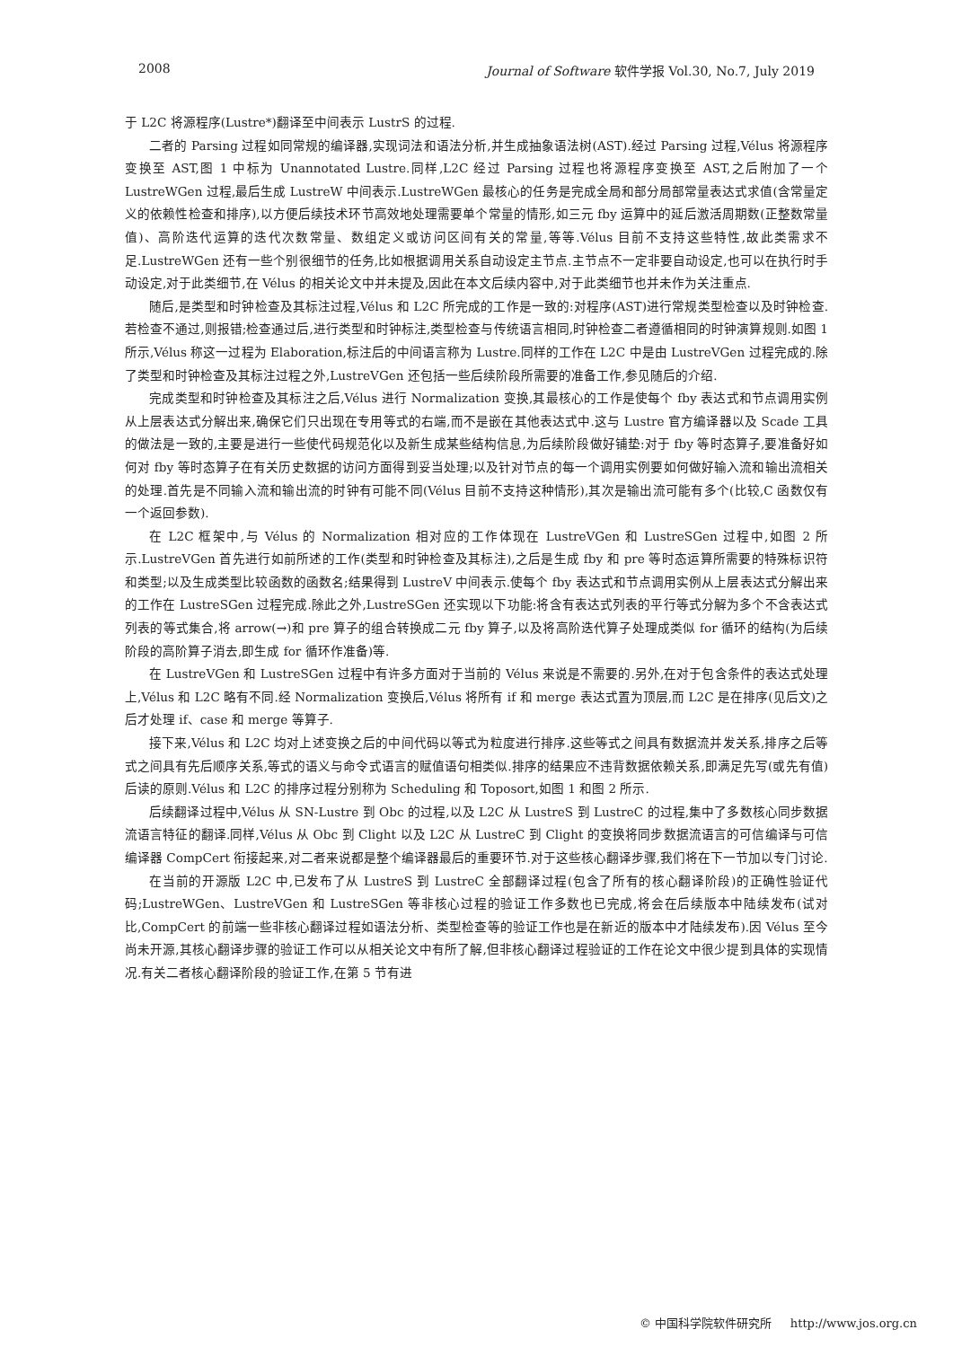2008 Journal of Software 软件学报 Vol.30, No.7, July 2019
于 L2C 将源程序(Lustre*)翻译至中间表示 LustrS 的过程.
二者的 Parsing 过程如同常规的编译器,实现词法和语法分析,并生成抽象语法树(AST).经过 Parsing 过程,Vélus 将源程序变换至 AST,图 1 中标为 Unannotated Lustre.同样,L2C 经过 Parsing 过程也将源程序变换至 AST,之后附加了一个 LustreWGen 过程,最后生成 LustreW 中间表示.LustreWGen 最核心的任务是完成全局和部分局部常量表达式求值(含常量定义的依赖性检查和排序),以方便后续技术环节高效地处理需要单个常量的情形,如三元 fby 运算中的延后激活周期数(正整数常量值)、高阶迭代运算的迭代次数常量、数组定义或访问区间有关的常量,等等.Vélus 目前不支持这些特性,故此类需求不足.LustreWGen 还有一些个别很细节的任务,比如根据调用关系自动设定主节点.主节点不一定非要自动设定,也可以在执行时手动设定,对于此类细节,在 Vélus 的相关论文中并未提及,因此在本文后续内容中,对于此类细节也并未作为关注重点.
随后,是类型和时钟检查及其标注过程,Vélus 和 L2C 所完成的工作是一致的:对程序(AST)进行常规类型检查以及时钟检查.若检查不通过,则报错;检查通过后,进行类型和时钟标注,类型检查与传统语言相同,时钟检查二者遵循相同的时钟演算规则.如图 1 所示,Vélus 称这一过程为 Elaboration,标注后的中间语言称为 Lustre.同样的工作在 L2C 中是由 LustreVGen 过程完成的.除了类型和时钟检查及其标注过程之外,LustreVGen 还包括一些后续阶段所需要的准备工作,参见随后的介绍.
完成类型和时钟检查及其标注之后,Vélus 进行 Normalization 变换,其最核心的工作是使每个 fby 表达式和节点调用实例从上层表达式分解出来,确保它们只出现在专用等式的右端,而不是嵌在其他表达式中.这与 Lustre 官方编译器以及 Scade 工具的做法是一致的,主要是进行一些使代码规范化以及新生成某些结构信息,为后续阶段做好铺垫:对于 fby 等时态算子,要准备好如何对 fby 等时态算子在有关历史数据的访问方面得到妥当处理;以及针对节点的每一个调用实例要如何做好输入流和输出流相关的处理.首先是不同输入流和输出流的时钟有可能不同(Vélus 目前不支持这种情形),其次是输出流可能有多个(比较,C 函数仅有一个返回参数).
在 L2C 框架中,与 Vélus 的 Normalization 相对应的工作体现在 LustreVGen 和 LustreSGen 过程中,如图 2 所示.LustreVGen 首先进行如前所述的工作(类型和时钟检查及其标注),之后是生成 fby 和 pre 等时态运算所需要的特殊标识符和类型;以及生成类型比较函数的函数名;结果得到 LustreV 中间表示.使每个 fby 表达式和节点调用实例从上层表达式分解出来的工作在 LustreSGen 过程完成.除此之外,LustreSGen 还实现以下功能:将含有表达式列表的平行等式分解为多个不含表达式列表的等式集合,将 arrow(→)和 pre 算子的组合转换成二元 fby 算子,以及将高阶迭代算子处理成类似 for 循环的结构(为后续阶段的高阶算子消去,即生成 for 循环作准备)等.
在 LustreVGen 和 LustreSGen 过程中有许多方面对于当前的 Vélus 来说是不需要的.另外,在对于包含条件的表达式处理上,Vélus 和 L2C 略有不同.经 Normalization 变换后,Vélus 将所有 if 和 merge 表达式置为顶层,而 L2C 是在排序(见后文)之后才处理 if、case 和 merge 等算子.
接下来,Vélus 和 L2C 均对上述变换之后的中间代码以等式为粒度进行排序.这些等式之间具有数据流并发关系,排序之后等式之间具有先后顺序关系,等式的语义与命令式语言的赋值语句相类似.排序的结果应不违背数据依赖关系,即满足先写(或先有值)后读的原则.Vélus 和 L2C 的排序过程分别称为 Scheduling 和 Toposort,如图 1 和图 2 所示.
后续翻译过程中,Vélus 从 SN-Lustre 到 Obc 的过程,以及 L2C 从 LustreS 到 LustreC 的过程,集中了多数核心同步数据流语言特征的翻译.同样,Vélus 从 Obc 到 Clight 以及 L2C 从 LustreC 到 Clight 的变换将同步数据流语言的可信编译与可信编译器 CompCert 衔接起来,对二者来说都是整个编译器最后的重要环节.对于这些核心翻译步骤,我们将在下一节加以专门讨论.
在当前的开源版 L2C 中,已发布了从 LustreS 到 LustreC 全部翻译过程(包含了所有的核心翻译阶段)的正确性验证代码;LustreWGen、LustreVGen 和 LustreSGen 等非核心过程的验证工作多数也已完成,将会在后续版本中陆续发布(试对比,CompCert 的前端一些非核心翻译过程如语法分析、类型检查等的验证工作也是在新近的版本中才陆续发布).因 Vélus 至今尚未开源,其核心翻译步骤的验证工作可以从相关论文中有所了解,但非核心翻译过程验证的工作在论文中很少提到具体的实现情况.有关二者核心翻译阶段的验证工作,在第 5 节有进
© 中国科学院软件研究所 http://www.jos.org.cn